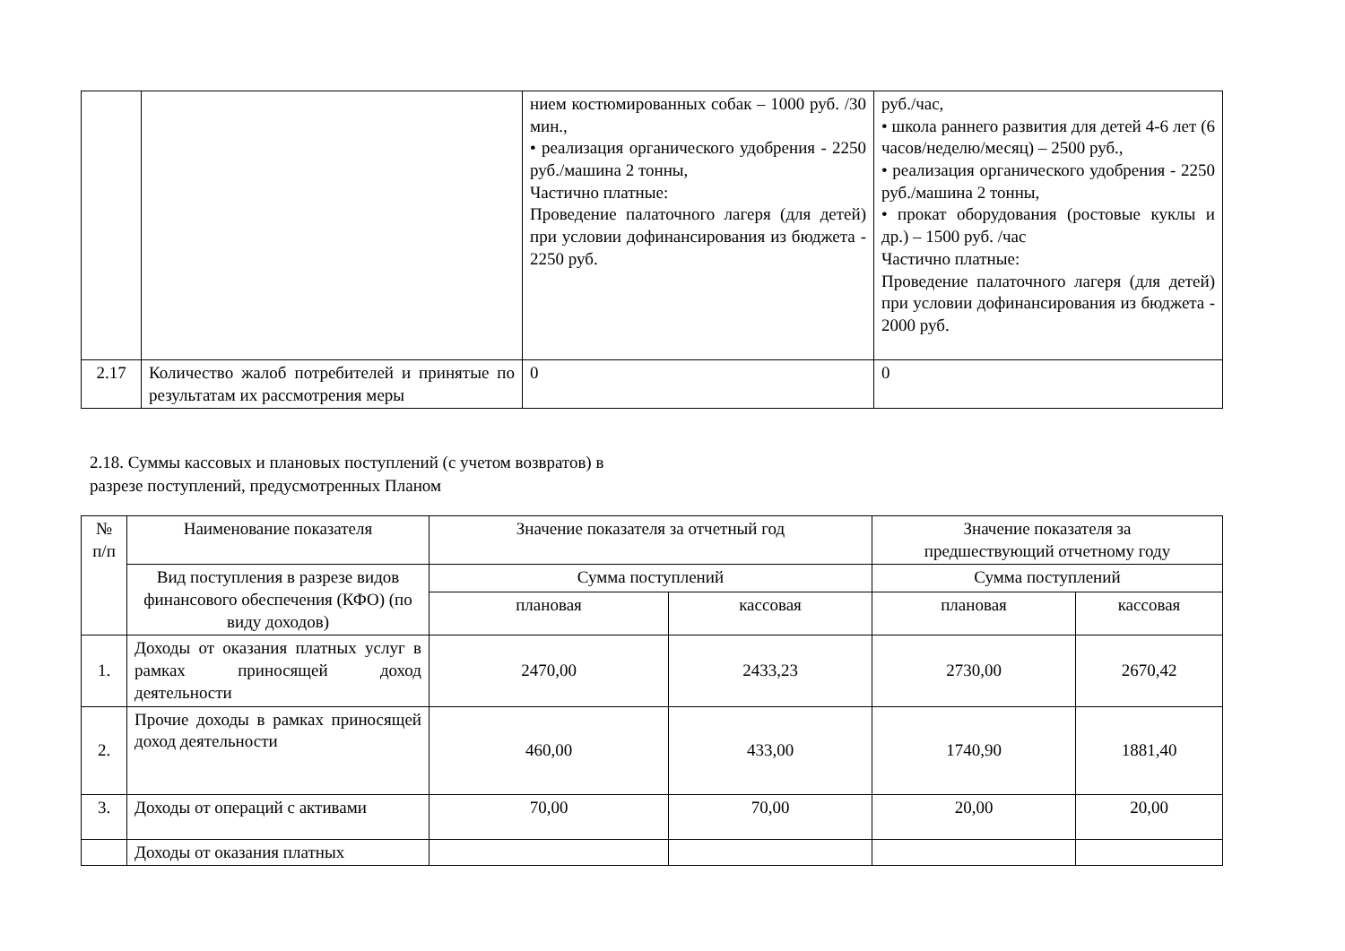| | | нием костюмированных собак – 1000 руб. /30 мин., • реализация органического удобрения - 2250 руб./машина 2 тонны, Частично платные: Проведение палаточного лагеря (для детей) при условии дофинансирования из бюджета - 2250 руб. | руб./час, • школа раннего развития для детей 4-6 лет (6 часов/неделю/месяц) – 2500 руб., • реализация органического удобрения - 2250 руб./машина 2 тонны, • прокат оборудования (ростовые куклы и др.) – 1500 руб. /час Частично платные: Проведение палаточного лагеря (для детей) при условии дофинансирования из бюджета - 2000 руб. |
| 2.17 | Количество жалоб потребителей и принятые по результатам их рассмотрения меры | 0 | 0 |
2.18. Суммы кассовых и плановых поступлений (с учетом возвратов) в
разрезе поступлений, предусмотренных Планом
| № п/п | Наименование показателя | Значение показателя за отчетный год | | Значение показателя за предшествующий отчетному году | |
| | Вид поступления в разрезе видов финансового обеспечения (КФО) (по виду доходов) | Сумма поступлений | | Сумма поступлений | |
| | | плановая | кассовая | плановая | кассовая |
| 1. | Доходы от оказания платных услуг в рамках приносящей доход деятельности | 2470,00 | 2433,23 | 2730,00 | 2670,42 |
| 2. | Прочие доходы в рамках приносящей доход деятельности | 460,00 | 433,00 | 1740,90 | 1881,40 |
| 3. | Доходы от операций с активами | 70,00 | 70,00 | 20,00 | 20,00 |
| | Доходы от оказания платных | | | | |